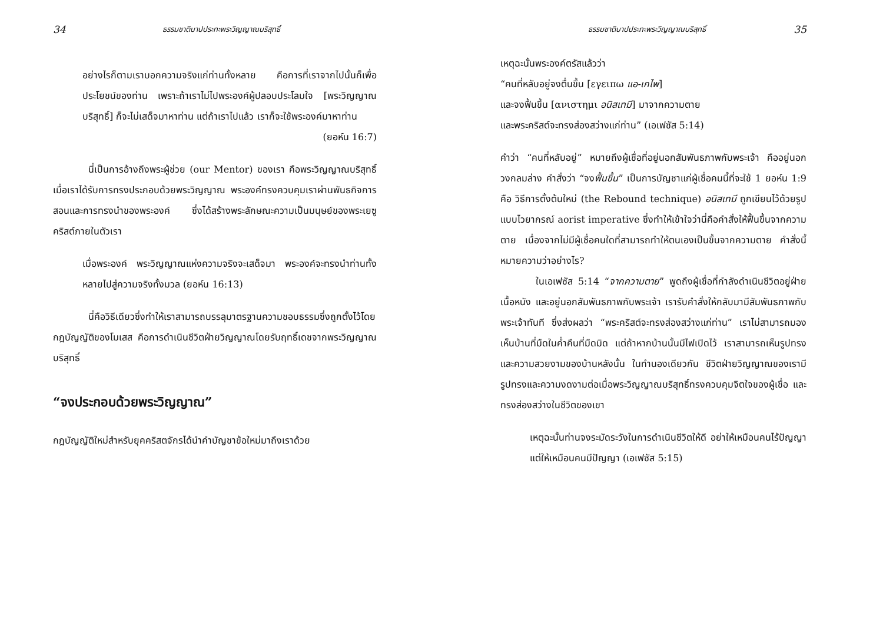34 ธรรมชาติบาปประทะพระวิญญาณบริสุทธิ์
อย่างไรก็ตามเราบอกความจริงแก่ท่านทั้งหลาย คือการที่เราจากไปนั้นก็เพื่อประโยชน์ของท่าน เพราะถ้าเราไม่ไปพระองค์ผู้ปลอบประโลมใจ [พระวิญญาณบริสุทธิ์] ก็จะไม่เสด็จมาหาท่าน แต่ถ้าเราไปแล้ว เราก็จะใช้พระองค์มาหาท่าน
(ยอห์น 16:7)
นี่เป็นการอ้างถึงพระผู้ช่วย (our Mentor) ของเรา คือพระวิญญาณบริสุทธิ์ เมื่อเราได้รับการทรงประกอบด้วยพระวิญญาณ พระองค์ทรงควบคุมเราผ่านพันธกิจการสอนและการทรงนำของพระองค์ ซึ่งได้สร้างพระลักษณะความเป็นมนุษย์ของพระเยซูคริสต์ภายในตัวเรา
เมื่อพระองค์ พระวิญญาณแห่งความจริงจะเสด็จมา พระองค์จะทรงนำท่านทั้งหลายไปสู่ความจริงทั้งมวล (ยอห์น 16:13)
นี่คือวิธีเดียวซึ่งทำให้เราสามารถบรรลุมาตรฐานความชอบธรรมซึ่งถูกตั้งไว้โดยกฎบัญญัติของโมเสส คือการดำเนินชีวิตฝ่ายวิญญาณโดยรับฤทธิ์เดชจากพระวิญญาณบริสุทธิ์
“จงประกอบด้วยพระวิญญาณ”
กฎบัญญัติใหม่สำหรับยุคคริสตจักรได้นำคำบัญชาข้อใหม่มาถึงเราด้วย
ธรรมชาติบาปประทะพระวิญญาณบริสุทธิ์ 35
เหตุฉะนั้นพระองค์ตรัสแล้วว่า
“คนที่หลับอยู่จงตื่นขึ้น [εγειπω แอ-เกไพ]
และจงฟื้นขึ้น [ανιστημι อนิสเทมี] มาจากความตาย
และพระคริสต์จะทรงส่องสว่างแก่ท่าน” (เอเฟซัส 5:14)
คำว่า “คนที่หลับอยู่” หมายถึงผู้เชื่อที่อยู่นอกสัมพันธภาพกับพระเจ้า คืออยู่นอกวงกลมล่าง คำสั่งว่า “จงฟื้นขึ้น” เป็นการบัญชาแก่ผู้เชื่อคนนี้ที่จะใช้ 1 ยอห์น 1:9 คือ วิธีการตั้งต้นใหม่ (the Rebound technique) อนิสเทมี ถูกเขียนไว้ด้วยรูปแบบไวยากรณ์ aorist imperative ซึ่งทำให้เข้าใจว่านี่คือคำสั่งให้ฟื้นขึ้นจากความตาย เนื่องจากไม่มีผู้เชื่อคนใดที่สามารถทำให้ตนเองเป็นขึ้นจากความตาย คำสั่งนี้หมายความว่าอย่างไร?
ในเอเฟซัส 5:14 “จากความตาย” พูดถึงผู้เชื่อที่กำลังดำเนินชีวิตอยู่ฝ่ายเนื้อหนัง และอยู่นอกสัมพันธภาพกับพระเจ้า เรารับคำสั่งให้กลับมามีสัมพันธภาพกับพระเจ้าทันที ซึ่งส่งผลว่า “พระคริสต์จะทรงส่องสว่างแก่ท่าน” เราไม่สามารถมองเห็นบ้านที่มืดในค่ำคืนที่มืดมิด แต่ถ้าหากบ้านนั้นมีไฟเปิดไว้ เราสามารถเห็นรูปทรงและความสวยงามของบ้านหลังนั้น ในทำนองเดียวกัน ชีวิตฝ่ายวิญญาณของเรามีรูปทรงและความงดงามต่อเมื่อพระวิญญาณบริสุทธิ์ทรงควบคุมจิตใจของผู้เชื่อ และทรงส่องสว่างในชีวิตของเขา
เหตุฉะนั้นท่านจงระมัดระวังในการดำเนินชีวิตให้ดี อย่าให้เหมือนคนไร้ปัญญา แต่ให้เหมือนคนมีปัญญา (เอเฟซัส 5:15)